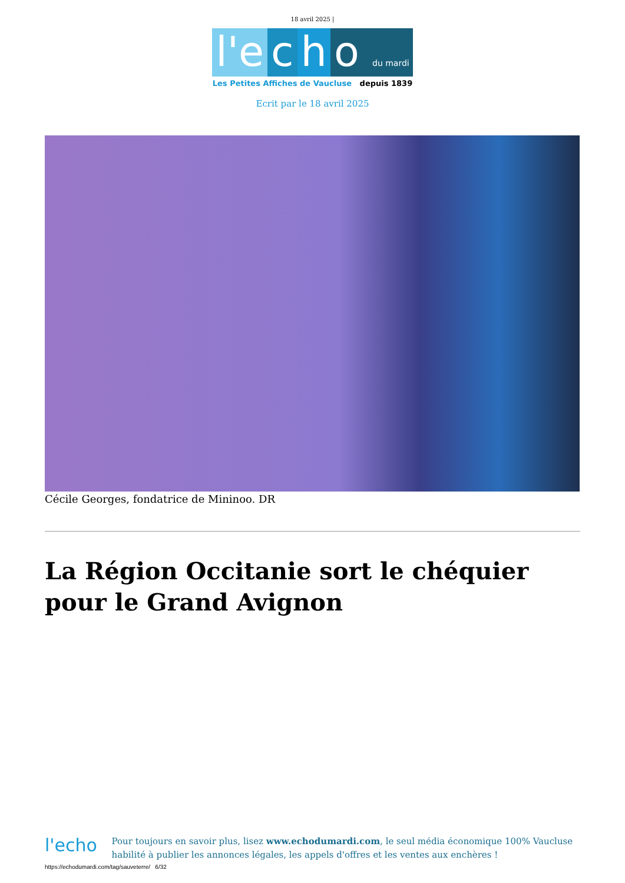18 avril 2025 |
l'e c h o du mardi
Les Petites Affiches de Vaucluse depuis 1839
Ecrit par le 18 avril 2025
Cécile Georges, fondatrice de Mininoo. DR
La Région Occitanie sort le chéquier pour le Grand Avignon
l'echo
Pour toujours en savoir plus, lisez www.echodumardi.com, le seul média économique 100% Vaucluse habilité à publier les annonces légales, les appels d'offres et les ventes aux enchères !
https://echodumardi.com/tag/sauveterre/ 6/32